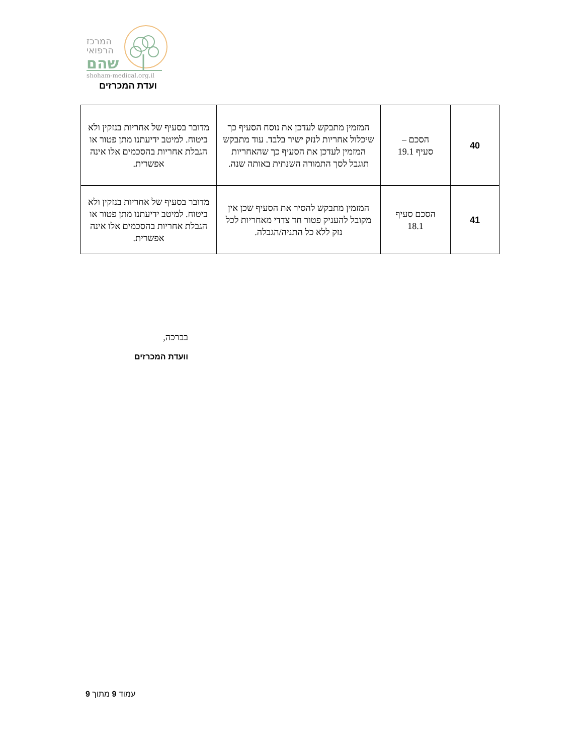המרכז
הרפואי
שהם
shoham-medical.org.il
ועדת המכרזים
| 40 | הסכם – סעיף 19.1 | המזמין מתבקש לעדכן את נוסח הסעיף כך שיכלול אחריות לנזק ישיר בלבד. עוד מתבקש המזמין לעדכן את הסעיף כך שהאחריות תוגבל לסך התמורה השנתית באותה שנה. | מדובר בסעיף של אחריות בנזקין ולא ביטוח. למיטב ידיעתנו מתן פטור או הגבלת אחריות בהסכמים אלו אינה אפשרית. |
| 41 | הסכם סעיף 18.1 | המזמין מתבקש להסיר את הסעיף שכן אין מקובל להעניק פטור חד צדדי מאחריות לכל נזק ללא כל התניה/הגבלה. | מדובר בסעיף של אחריות בנזקין ולא ביטוח. למיטב ידיעתנו מתן פטור או הגבלת אחריות בהסכמים אלו אינה אפשרית. |
בברכה,
וועדת המכרזים
עמוד 9 מתוך 9